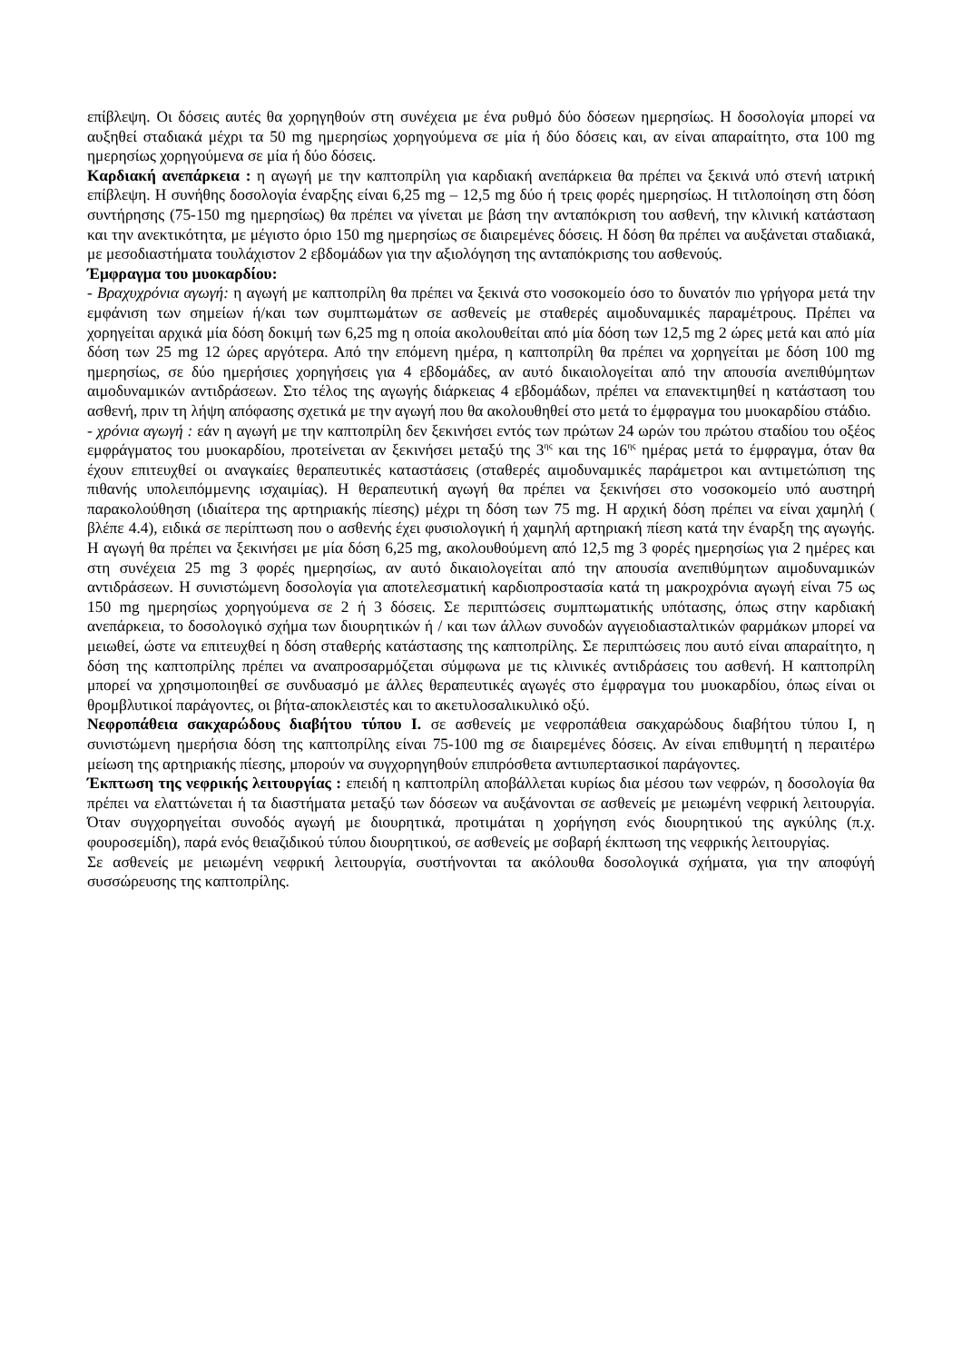επίβλεψη. Οι δόσεις αυτές θα χορηγηθούν στη συνέχεια με ένα ρυθμό δύο δόσεων ημερησίως. Η δοσολογία μπορεί να αυξηθεί σταδιακά μέχρι τα 50 mg ημερησίως χορηγούμενα σε μία ή δύο δόσεις και, αν είναι απαραίτητο, στα 100 mg ημερησίως χορηγούμενα σε μία ή δύο δόσεις.
Καρδιακή ανεπάρκεια : η αγωγή με την καπτοπρίλη για καρδιακή ανεπάρκεια θα πρέπει να ξεκινά υπό στενή ιατρική επίβλεψη. Η συνήθης δοσολογία έναρξης είναι 6,25 mg – 12,5 mg δύο ή τρεις φορές ημερησίως. Η τιτλοποίηση στη δόση συντήρησης (75-150 mg ημερησίως) θα πρέπει να γίνεται με βάση την ανταπόκριση του ασθενή, την κλινική κατάσταση και την ανεκτικότητα, με μέγιστο όριο 150 mg ημερησίως σε διαιρεμένες δόσεις. Η δόση θα πρέπει να αυξάνεται σταδιακά, με μεσοδιαστήματα τουλάχιστον 2 εβδομάδων για την αξιολόγηση της ανταπόκρισης του ασθενούς.
Έμφραγμα του μυοκαρδίου:
- Βραχυχρόνια αγωγή: η αγωγή με καπτοπρίλη θα πρέπει να ξεκινά στο νοσοκομείο όσο το δυνατόν πιο γρήγορα μετά την εμφάνιση των σημείων ή/και των συμπτωμάτων σε ασθενείς με σταθερές αιμοδυναμικές παραμέτρους. Πρέπει να χορηγείται αρχικά μία δόση δοκιμή των 6,25 mg η οποία ακολουθείται από μία δόση των 12,5 mg 2 ώρες μετά και από μία δόση των 25 mg 12 ώρες αργότερα. Από την επόμενη ημέρα, η καπτοπρίλη θα πρέπει να χορηγείται με δόση 100 mg ημερησίως, σε δύο ημερήσιες χορηγήσεις για 4 εβδομάδες, αν αυτό δικαιολογείται από την απουσία ανεπιθύμητων αιμοδυναμικών αντιδράσεων. Στο τέλος της αγωγής διάρκειας 4 εβδομάδων, πρέπει να επανεκτιμηθεί η κατάσταση του ασθενή, πριν τη λήψη απόφασης σχετικά με την αγωγή που θα ακολουθηθεί στο μετά το έμφραγμα του μυοκαρδίου στάδιο.
- χρόνια αγωγή : εάν η αγωγή με την καπτοπρίλη δεν ξεκινήσει εντός των πρώτων 24 ωρών του πρώτου σταδίου του οξέος εμφράγματος του μυοκαρδίου, προτείνεται αν ξεκινήσει μεταξύ της 3<sup>ης</sup> και της 16<sup>ης</sup> ημέρας μετά το έμφραγμα, όταν θα έχουν επιτευχθεί οι αναγκαίες θεραπευτικές καταστάσεις (σταθερές αιμοδυναμικές παράμετροι και αντιμετώπιση της πιθανής υπολειπόμμενης ισχαιμίας). Η θεραπευτική αγωγή θα πρέπει να ξεκινήσει στο νοσοκομείο υπό αυστηρή παρακολούθηση (ιδιαίτερα της αρτηριακής πίεσης) μέχρι τη δόση των 75 mg. Η αρχική δόση πρέπει να είναι χαμηλή ( βλέπε 4.4), ειδικά σε περίπτωση που ο ασθενής έχει φυσιολογική ή χαμηλή αρτηριακή πίεση κατά την έναρξη της αγωγής. Η αγωγή θα πρέπει να ξεκινήσει με μία δόση 6,25 mg, ακολουθούμενη από 12,5 mg 3 φορές ημερησίως για 2 ημέρες και στη συνέχεια 25 mg 3 φορές ημερησίως, αν αυτό δικαιολογείται από την απουσία ανεπιθύμητων αιμοδυναμικών αντιδράσεων. Η συνιστώμενη δοσολογία για αποτελεσματική καρδιοπροστασία κατά τη μακροχρόνια αγωγή είναι 75 ως 150 mg ημερησίως χορηγούμενα σε 2 ή 3 δόσεις. Σε περιπτώσεις συμπτωματικής υπότασης, όπως στην καρδιακή ανεπάρκεια, το δοσολογικό σχήμα των διουρητικών ή / και των άλλων συνοδών αγγειοδιασταλτικών φαρμάκων μπορεί να μειωθεί, ώστε να επιτευχθεί η δόση σταθερής κατάστασης της καπτοπρίλης. Σε περιπτώσεις που αυτό είναι απαραίτητο, η δόση της καπτοπρίλης πρέπει να αναπροσαρμόζεται σύμφωνα με τις κλινικές αντιδράσεις του ασθενή. Η καπτοπρίλη μπορεί να χρησιμοποιηθεί σε συνδυασμό με άλλες θεραπευτικές αγωγές στο έμφραγμα του μυοκαρδίου, όπως είναι οι θρομβλυτικοί παράγοντες, οι βήτα-αποκλειστές και το ακετυλοσαλικυλικό οξύ.
Νεφροπάθεια σακχαρώδους διαβήτου τύπου I. σε ασθενείς με νεφροπάθεια σακχαρώδους διαβήτου τύπου I, η συνιστώμενη ημερήσια δόση της καπτοπρίλης είναι 75-100 mg σε διαιρεμένες δόσεις. Αν είναι επιθυμητή η περαιτέρω μείωση της αρτηριακής πίεσης, μπορούν να συγχορηγηθούν επιπρόσθετα αντιυπερτασικοί παράγοντες.
Έκπτωση της νεφρικής λειτουργίας : επειδή η καπτοπρίλη αποβάλλεται κυρίως δια μέσου των νεφρών, η δοσολογία θα πρέπει να ελαττώνεται ή τα διαστήματα μεταξύ των δόσεων να αυξάνονται σε ασθενείς με μειωμένη νεφρική λειτουργία. Όταν συγχορηγείται συνοδός αγωγή με διουρητικά, προτιμάται η χορήγηση ενός διουρητικού της αγκύλης (π.χ. φουροσεμίδη), παρά ενός θειαζιδικού τύπου διουρητικού, σε ασθενείς με σοβαρή έκπτωση της νεφρικής λειτουργίας.
Σε ασθενείς με μειωμένη νεφρική λειτουργία, συστήνονται τα ακόλουθα δοσολογικά σχήματα, για την αποφύγή συσσώρευσης της καπτοπρίλης.